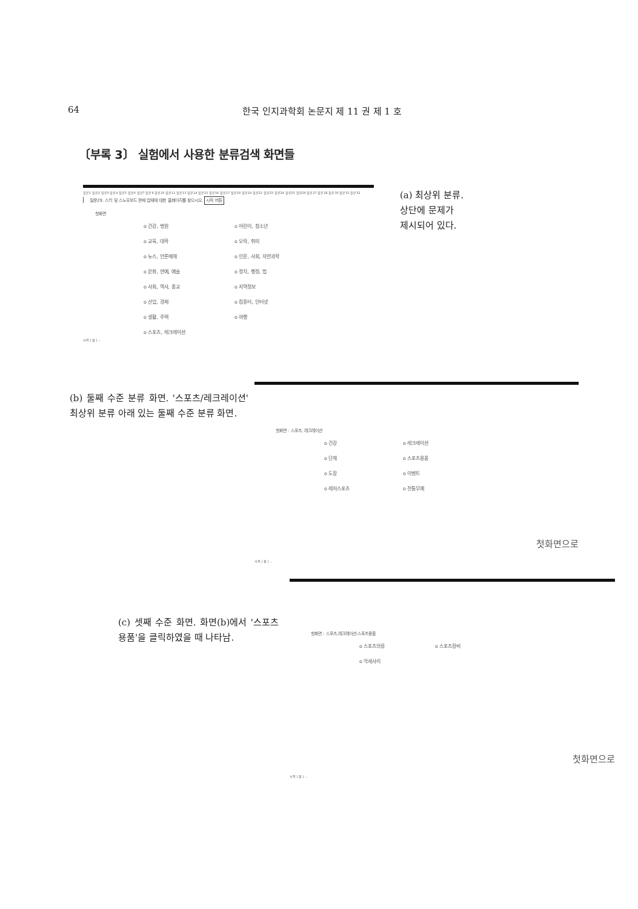64 한국 인지과학회 논문지 제 11 권 제 1 호
〔부록 3〕 실험에서 사용한 분류검색 화면들
질문1 질문2 질문3 질문4 질문5 질문6 질문7 질문8 질문10 질문11 질문13 질문14 질문15 질문16 질문17 질문18 질문19 질문21 질문23 질문24 질문25 질문26 질문27 질문28 질문30 질문31 질문32
질문29. 스키 및 스노우보드 판매 업체에 대한 홈페이지를 찾으시오. 시작 버튼
첫화면
o 건강, 병원 o 어린이, 청소년 o 교육, 대학 o 오락, 취미 o 뉴스, 언론매체 o 인문, 사회, 자연과학 o 문화, 연예, 예술 o 정치, 행정, 법 o 사회, 역사, 종교 o 지역정보 o 산업, 경제 o 컴퓨터, 인터넷 o 생활, 주택 o 여행 o 스포츠, 레크레이션
시작 | 창 | ...
(a) 최상위 분류.
상단에 문제가
제시되어 있다.
(b) 둘째 수준 분류 화면. '스포츠/레크레이션' 최상위 분류 아래 있는 둘째 수준 분류 화면.
첫화면 : 스포츠, 레크레이션
o 건강 o 레크레이션 o 단체 o 스포츠용품 o 도장 o 이벤트 o 레저스포츠 o 전통무예
첫화면으로
시작 | 창 | ...
첫화면 : 스포츠,레크레이션:스포츠용품
o 스포츠의류 o 스포츠장비 o 악세사리
첫화면으로
시작 | 창 | ...
(c) 셋째 수준 화면. 화면(b)에서 '스포츠용품'을 클릭하였을 때 나타남.